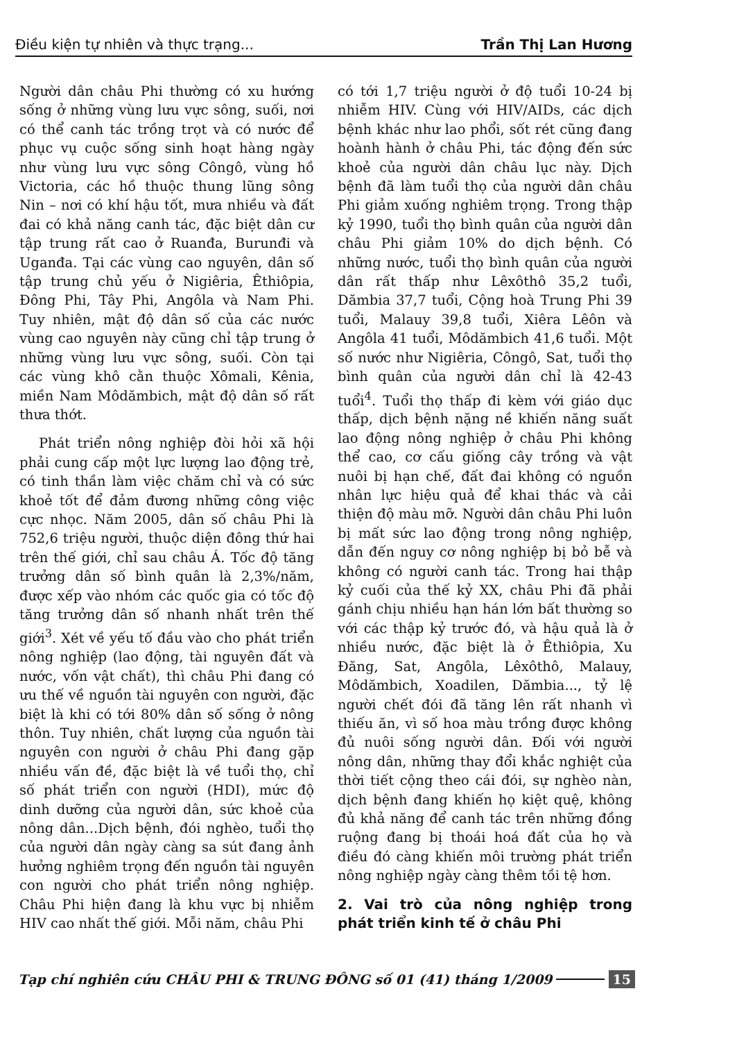Điều kiện tự nhiên và thực trạng... Trần Thị Lan Hương
Người dân châu Phi thường có xu hướng sống ở những vùng lưu vực sông, suối, nơi có thể canh tác trồng trọt và có nước để phục vụ cuộc sống sinh hoạt hàng ngày như vùng lưu vực sông Côngô, vùng hồ Victoria, các hồ thuộc thung lũng sông Nin – nơi có khí hậu tốt, mưa nhiều và đất đai có khả năng canh tác, đặc biệt dân cư tập trung rất cao ở Ruanđa, Burunđi và Uganđa. Tại các vùng cao nguyên, dân số tập trung chủ yếu ở Nigiêria, Êthiôpia, Đông Phi, Tây Phi, Angôla và Nam Phi. Tuy nhiên, mật độ dân số của các nước vùng cao nguyên này cũng chỉ tập trung ở những vùng lưu vực sông, suối. Còn tại các vùng khô cằn thuộc Xômali, Kênia, miền Nam Môdămbich, mật độ dân số rất thưa thớt.
Phát triển nông nghiệp đòi hỏi xã hội phải cung cấp một lực lượng lao động trẻ, có tinh thần làm việc chăm chỉ và có sức khoẻ tốt để đảm đương những công việc cực nhọc. Năm 2005, dân số châu Phi là 752,6 triệu người, thuộc diện đông thứ hai trên thế giới, chỉ sau châu Á. Tốc độ tăng trưởng dân số bình quân là 2,3%/năm, được xếp vào nhóm các quốc gia có tốc độ tăng trưởng dân số nhanh nhất trên thế giới<sup>3</sup>. Xét về yếu tố đầu vào cho phát triển nông nghiệp (lao động, tài nguyên đất và nước, vốn vật chất), thì châu Phi đang có ưu thế về nguồn tài nguyên con người, đặc biệt là khi có tới 80% dân số sống ở nông thôn. Tuy nhiên, chất lượng của nguồn tài nguyên con người ở châu Phi đang gặp nhiều vấn đề, đặc biệt là về tuổi thọ, chỉ số phát triển con người (HDI), mức độ dinh dưỡng của người dân, sức khoẻ của nông dân...Dịch bệnh, đói nghèo, tuổi thọ của người dân ngày càng sa sút đang ảnh hưởng nghiêm trọng đến nguồn tài nguyên con người cho phát triển nông nghiệp. Châu Phi hiện đang là khu vực bị nhiễm HIV cao nhất thế giới. Mỗi năm, châu Phi
có tới 1,7 triệu người ở độ tuổi 10-24 bị nhiễm HIV. Cùng với HIV/AIDs, các dịch bệnh khác như lao phổi, sốt rét cũng đang hoành hành ở châu Phi, tác động đến sức khoẻ của người dân châu lục này. Dịch bệnh đã làm tuổi thọ của người dân châu Phi giảm xuống nghiêm trọng. Trong thập kỷ 1990, tuổi thọ bình quân của người dân châu Phi giảm 10% do dịch bệnh. Có những nước, tuổi thọ bình quân của người dân rất thấp như Lêxôthô 35,2 tuổi, Dămbia 37,7 tuổi, Cộng hoà Trung Phi 39 tuổi, Malauy 39,8 tuổi, Xiêra Lêôn và Angôla 41 tuổi, Môdămbich 41,6 tuổi. Một số nước như Nigiêria, Côngô, Sat, tuổi thọ bình quân của người dân chỉ là 42-43 tuổi<sup>4</sup>. Tuổi thọ thấp đi kèm với giáo dục thấp, dịch bệnh nặng nề khiến năng suất lao động nông nghiệp ở châu Phi không thể cao, cơ cấu giống cây trồng và vật nuôi bị hạn chế, đất đai không có nguồn nhân lực hiệu quả để khai thác và cải thiện độ màu mỡ. Người dân châu Phi luôn bị mất sức lao động trong nông nghiệp, dẫn đến nguy cơ nông nghiệp bị bỏ bễ và không có người canh tác. Trong hai thập kỷ cuối của thế kỷ XX, châu Phi đã phải gánh chịu nhiều hạn hán lớn bất thường so với các thập kỷ trước đó, và hậu quả là ở nhiều nước, đặc biệt là ở Êthiôpia, Xu Đăng, Sat, Angôla, Lêxôthô, Malauy, Môdămbich, Xoadilen, Dămbia..., tỷ lệ người chết đói đã tăng lên rất nhanh vì thiếu ăn, vì số hoa màu trồng được không đủ nuôi sống người dân. Đối với người nông dân, những thay đổi khắc nghiệt của thời tiết cộng theo cái đói, sự nghèo nàn, dịch bệnh đang khiến họ kiệt quệ, không đủ khả năng để canh tác trên những đồng ruộng đang bị thoái hoá đất của họ và điều đó càng khiến môi trường phát triển nông nghiệp ngày càng thêm tồi tệ hơn.
2. Vai trò của nông nghiệp trong phát triển kinh tế ở châu Phi
Tạp chí nghiên cứu CHÂU PHI & TRUNG ĐÔNG số 01 (41) tháng 1/2009 15